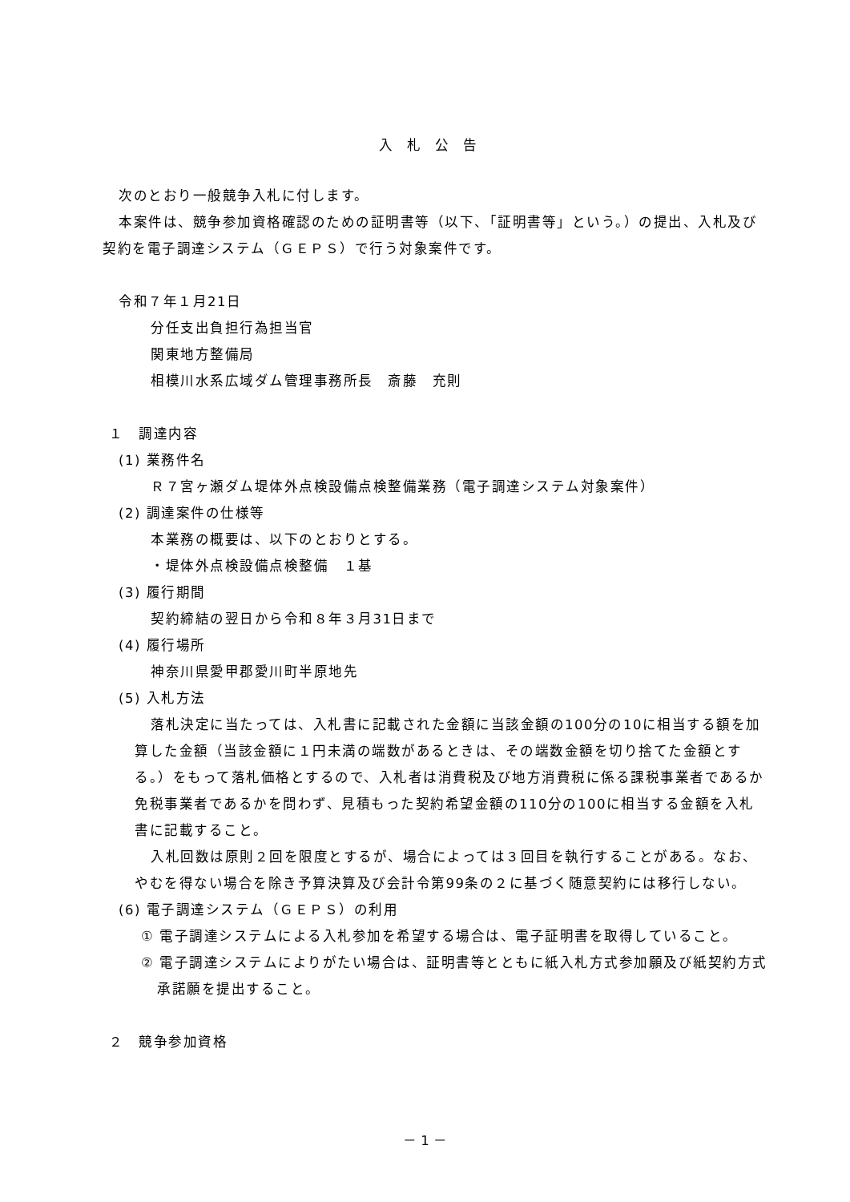入札公告
次のとおり一般競争入札に付します。
本案件は、競争参加資格確認のための証明書等（以下、「証明書等」という。）の提出、入札及び契約を電子調達システム（ＧＥＰＳ）で行う対象案件です。
令和７年１月21日
分任支出負担行為担当官
関東地方整備局
相模川水系広域ダム管理事務所長　斎藤　充則
１　調達内容
(1) 業務件名
Ｒ７宮ヶ瀬ダム堤体外点検設備点検整備業務（電子調達システム対象案件）
(2) 調達案件の仕様等
本業務の概要は、以下のとおりとする。
・堤体外点検設備点検整備　１基
(3) 履行期間
契約締結の翌日から令和８年３月31日まで
(4) 履行場所
神奈川県愛甲郡愛川町半原地先
(5) 入札方法
落札決定に当たっては、入札書に記載された金額に当該金額の100分の10に相当する額を加算した金額（当該金額に１円未満の端数があるときは、その端数金額を切り捨てた金額とする。）をもって落札価格とするので、入札者は消費税及び地方消費税に係る課税事業者であるか免税事業者であるかを問わず、見積もった契約希望金額の110分の100に相当する金額を入札書に記載すること。
入札回数は原則２回を限度とするが、場合によっては３回目を執行することがある。なお、やむを得ない場合を除き予算決算及び会計令第99条の２に基づく随意契約には移行しない。
(6) 電子調達システム（ＧＥＰＳ）の利用
① 電子調達システムによる入札参加を希望する場合は、電子証明書を取得していること。
② 電子調達システムによりがたい場合は、証明書等とともに紙入札方式参加願及び紙契約方式承諾願を提出すること。
２　競争参加資格
－ 1 －